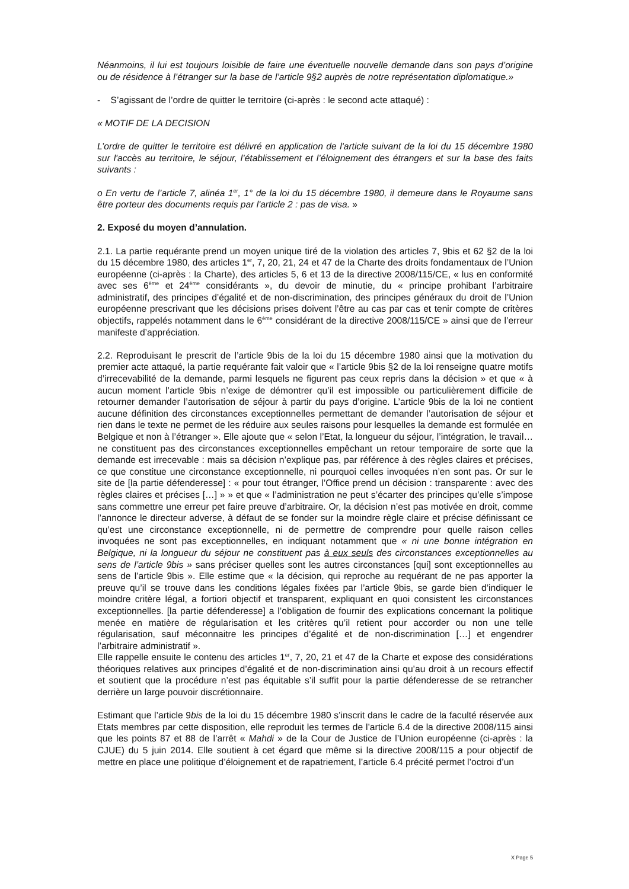Néanmoins, il lui est toujours loisible de faire une éventuelle nouvelle demande dans son pays d’origine ou de résidence à l’étranger sur la base de l’article 9§2 auprès de notre représentation diplomatique.»
- S’agissant de l’ordre de quitter le territoire (ci-après : le second acte attaqué) :
« MOTIF DE LA DECISION
L’ordre de quitter le territoire est délivré en application de l'article suivant de la loi du 15 décembre 1980 sur l'accès au territoire, le séjour, l’établissement et l’éloignement des étrangers et sur la base des faits suivants :
o En vertu de l’article 7, alinéa 1<sup>er</sup>, 1° de la loi du 15 décembre 1980, il demeure dans le Royaume sans être porteur des documents requis par l'article 2 : pas de visa. »
2. Exposé du moyen d’annulation.
2.1. La partie requérante prend un moyen unique tiré de la violation des articles 7, 9bis et 62 §2 de la loi du 15 décembre 1980, des articles 1<sup>er</sup>, 7, 20, 21, 24 et 47 de la Charte des droits fondamentaux de l’Union européenne (ci-après : la Charte), des articles 5, 6 et 13 de la directive 2008/115/CE, « lus en conformité avec ses 6<sup>ème</sup> et 24<sup>ème</sup> considérants », du devoir de minutie, du « principe prohibant l’arbitraire administratif, des principes d’égalité et de non-discrimination, des principes généraux du droit de l’Union européenne prescrivant que les décisions prises doivent l’être au cas par cas et tenir compte de critères objectifs, rappelés notamment dans le 6<sup>ème</sup> considérant de la directive 2008/115/CE » ainsi que de l’erreur manifeste d’appréciation.
2.2. Reproduisant le prescrit de l’article 9bis de la loi du 15 décembre 1980 ainsi que la motivation du premier acte attaqué, la partie requérante fait valoir que « l’article 9bis §2 de la loi renseigne quatre motifs d’irrecevabilité de la demande, parmi lesquels ne figurent pas ceux repris dans la décision » et que « à aucun moment l’article 9bis n’exige de démontrer qu’il est impossible ou particulièrement difficile de retourner demander l’autorisation de séjour à partir du pays d’origine. L’article 9bis de la loi ne contient aucune définition des circonstances exceptionnelles permettant de demander l’autorisation de séjour et rien dans le texte ne permet de les réduire aux seules raisons pour lesquelles la demande est formulée en Belgique et non à l’étranger ». Elle ajoute que « selon l’Etat, la longueur du séjour, l’intégration, le travail… ne constituent pas des circonstances exceptionnelles empêchant un retour temporaire de sorte que la demande est irrecevable : mais sa décision n’explique pas, par référence à des règles claires et précises, ce que constitue une circonstance exceptionnelle, ni pourquoi celles invoquées n’en sont pas. Or sur le site de [la partie défenderesse] : « pour tout étranger, l’Office prend un décision : transparente : avec des règles claires et précises […] » » et que « l’administration ne peut s’écarter des principes qu’elle s’impose sans commettre une erreur pet faire preuve d’arbitraire. Or, la décision n’est pas motivée en droit, comme l’annonce le directeur adverse, à défaut de se fonder sur la moindre règle claire et précise définissant ce qu’est une circonstance exceptionnelle, ni de permettre de comprendre pour quelle raison celles invoquées ne sont pas exceptionnelles, en indiquant notamment que « ni une bonne intégration en Belgique, ni la longueur du séjour ne constituent pas à eux seuls des circonstances exceptionnelles au sens de l’article 9bis » sans préciser quelles sont les autres circonstances [qui] sont exceptionnelles au sens de l’article 9bis ». Elle estime que « la décision, qui reproche au requérant de ne pas apporter la preuve qu’il se trouve dans les conditions légales fixées par l’article 9bis, se garde bien d’indiquer le moindre critère légal, a fortiori objectif et transparent, expliquant en quoi consistent les circonstances exceptionnelles. [la partie défenderesse] a l’obligation de fournir des explications concernant la politique menée en matière de régularisation et les critères qu’il retient pour accorder ou non une telle régularisation, sauf méconnaitre les principes d’égalité et de non-discrimination […] et engendrer l’arbitraire administratif ».
Elle rappelle ensuite le contenu des articles 1<sup>er</sup>, 7, 20, 21 et 47 de la Charte et expose des considérations théoriques relatives aux principes d’égalité et de non-discrimination ainsi qu’au droit à un recours effectif et soutient que la procédure n’est pas équitable s’il suffit pour la partie défenderesse de se retrancher derrière un large pouvoir discrétionnaire.
Estimant que l’article 9bis de la loi du 15 décembre 1980 s’inscrit dans le cadre de la faculté réservée aux Etats membres par cette disposition, elle reproduit les termes de l’article 6.4 de la directive 2008/115 ainsi que les points 87 et 88 de l’arrêt « Mahdi » de la Cour de Justice de l’Union européenne (ci-après : la CJUE) du 5 juin 2014. Elle soutient à cet égard que même si la directive 2008/115 a pour objectif de mettre en place une politique d’éloignement et de rapatriement, l’article 6.4 précité permet l’octroi d’un
X Page 5